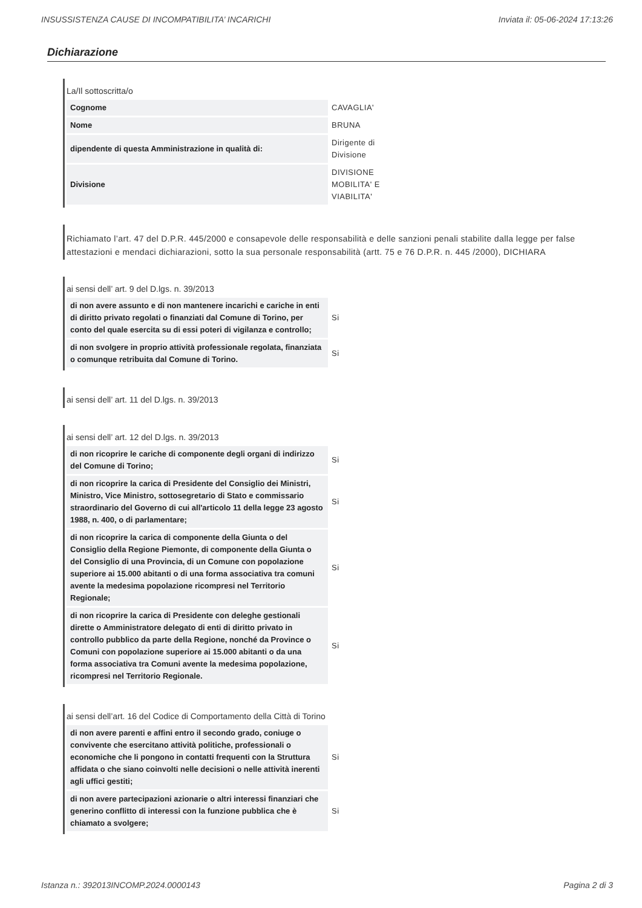INSUSSISTENZA CAUSE DI INCOMPATIBILITA’ INCARICHI Inviata il: 05-06-2024 17:13:26
Dichiarazione
La/Il sottoscritta/o
| Cognome | CAVAGLIA' |
| Nome | BRUNA |
| dipendente di questa Amministrazione in qualità di: | Dirigente di Divisione |
| Divisione | DIVISIONE MOBILITA' E VIABILITA' |
Richiamato l’art. 47 del D.P.R. 445/2000 e consapevole delle responsabilità e delle sanzioni penali stabilite dalla legge per false attestazioni e mendaci dichiarazioni, sotto la sua personale responsabilità (artt. 75 e 76 D.P.R. n. 445 /2000), DICHIARA
ai sensi dell’ art. 9 del D.lgs. n. 39/2013
| di non avere assunto e di non mantenere incarichi e cariche in enti di diritto privato regolati o finanziati dal Comune di Torino, per conto del quale esercita su di essi poteri di vigilanza e controllo; | Si |
| di non svolgere in proprio attività professionale regolata, finanziata o comunque retribuita dal Comune di Torino. | Si |
ai sensi dell’ art. 11 del D.lgs. n. 39/2013
ai sensi dell’ art. 12 del D.lgs. n. 39/2013
| di non ricoprire le cariche di componente degli organi di indirizzo del Comune di Torino; | Si |
| di non ricoprire la carica di Presidente del Consiglio dei Ministri, Ministro, Vice Ministro, sottosegretario di Stato e commissario straordinario del Governo di cui all'articolo 11 della legge 23 agosto 1988, n. 400, o di parlamentare; | Si |
| di non ricoprire la carica di componente della Giunta o del Consiglio della Regione Piemonte, di componente della Giunta o del Consiglio di una Provincia, di un Comune con popolazione superiore ai 15.000 abitanti o di una forma associativa tra comuni avente la medesima popolazione ricompresi nel Territorio Regionale; | Si |
| di non ricoprire la carica di Presidente con deleghe gestionali dirette o Amministratore delegato di enti di diritto privato in controllo pubblico da parte della Regione, nonché da Province o Comuni con popolazione superiore ai 15.000 abitanti o da una forma associativa tra Comuni avente la medesima popolazione, ricompresi nel Territorio Regionale. | Si |
ai sensi dell’art. 16 del Codice di Comportamento della Città di Torino
| di non avere parenti e affini entro il secondo grado, coniuge o convivente che esercitano attività politiche, professionali o economiche che li pongono in contatti frequenti con la Struttura affidata o che siano coinvolti nelle decisioni o nelle attività inerenti agli uffici gestiti; | Si |
| di non avere partecipazioni azionarie o altri interessi finanziari che generino conflitto di interessi con la funzione pubblica che è chiamato a svolgere; | Si |
Istanza n.: 392013INCOMP.2024.0000143 Pagina 2 di 3